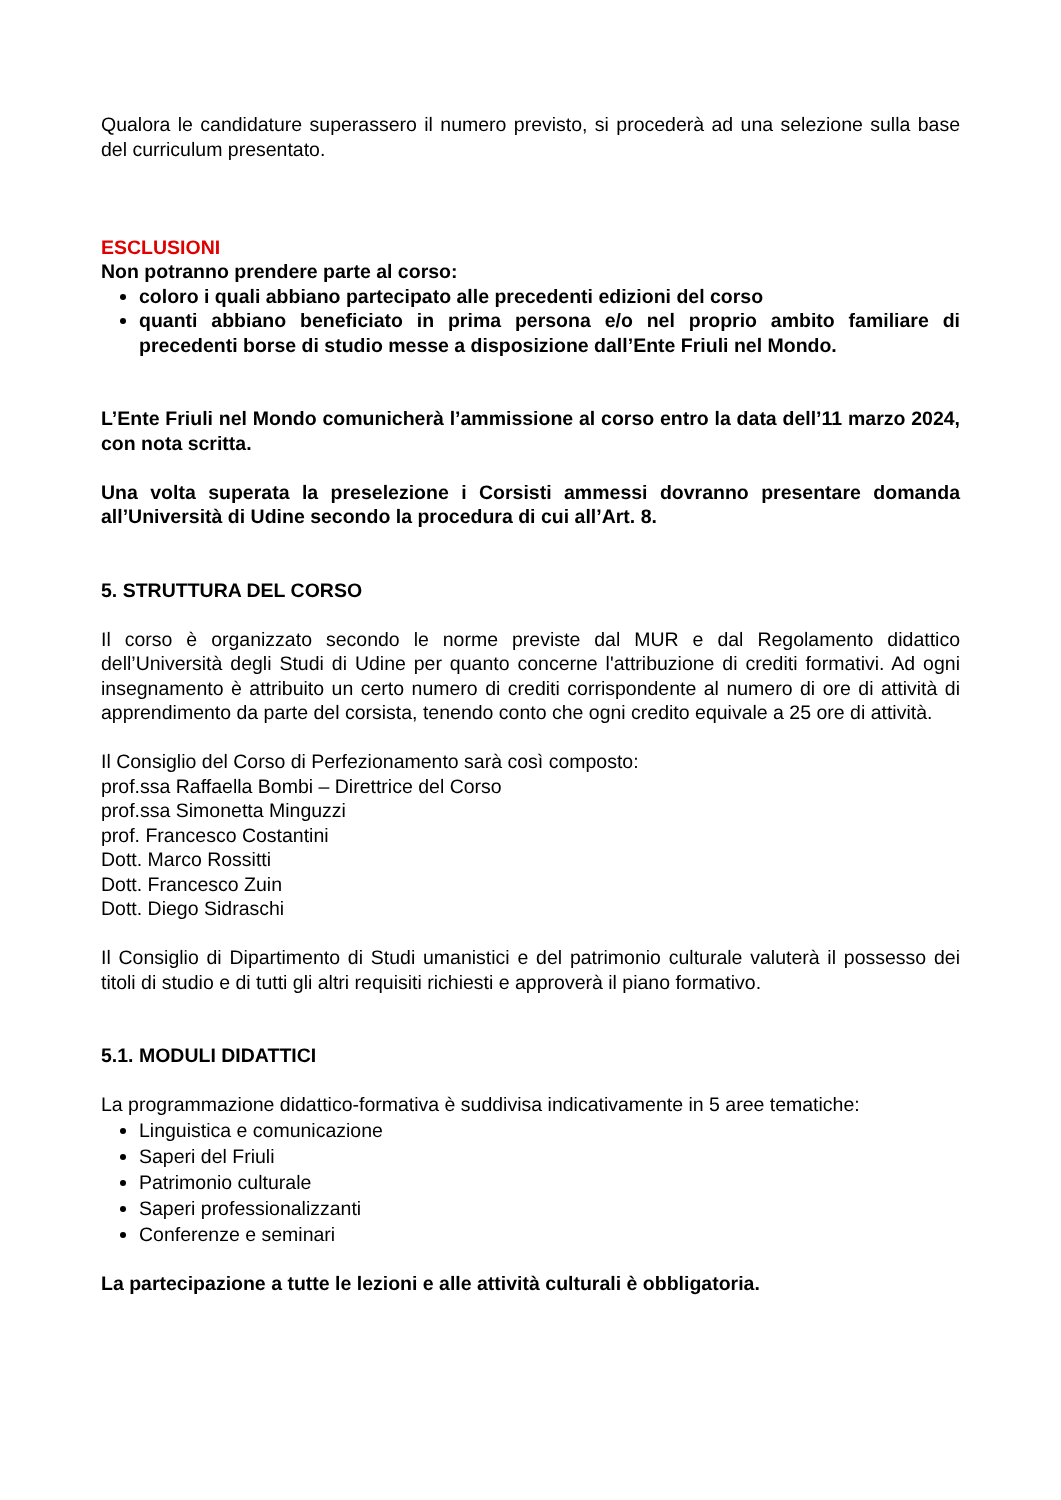Qualora le candidature superassero il numero previsto, si procederà ad una selezione sulla base del curriculum presentato.
ESCLUSIONI
Non potranno prendere parte al corso:
coloro i quali abbiano partecipato alle precedenti edizioni del corso
quanti abbiano beneficiato in prima persona e/o nel proprio ambito familiare di precedenti borse di studio messe a disposizione dall’Ente Friuli nel Mondo.
L’Ente Friuli nel Mondo comunicherà l’ammissione al corso entro la data dell’11 marzo 2024, con nota scritta.
Una volta superata la preselezione i Corsisti ammessi dovranno presentare domanda all’Università di Udine secondo la procedura di cui all’Art. 8.
5. STRUTTURA DEL CORSO
Il corso è organizzato secondo le norme previste dal MUR e dal Regolamento didattico dell’Università degli Studi di Udine per quanto concerne l'attribuzione di crediti formativi. Ad ogni insegnamento è attribuito un certo numero di crediti corrispondente al numero di ore di attività di apprendimento da parte del corsista, tenendo conto che ogni credito equivale a 25 ore di attività.
Il Consiglio del Corso di Perfezionamento sarà così composto:
prof.ssa Raffaella Bombi – Direttrice del Corso
prof.ssa Simonetta Minguzzi
prof. Francesco Costantini
Dott. Marco Rossitti
Dott. Francesco Zuin
Dott. Diego Sidraschi
Il Consiglio di Dipartimento di Studi umanistici e del patrimonio culturale valuterà il possesso dei titoli di studio e di tutti gli altri requisiti richiesti e approverà il piano formativo.
5.1. MODULI DIDATTICI
La programmazione didattico-formativa è suddivisa indicativamente in 5 aree tematiche:
Linguistica e comunicazione
Saperi del Friuli
Patrimonio culturale
Saperi professionalizzanti
Conferenze e seminari
La partecipazione a tutte le lezioni e alle attività culturali è obbligatoria.